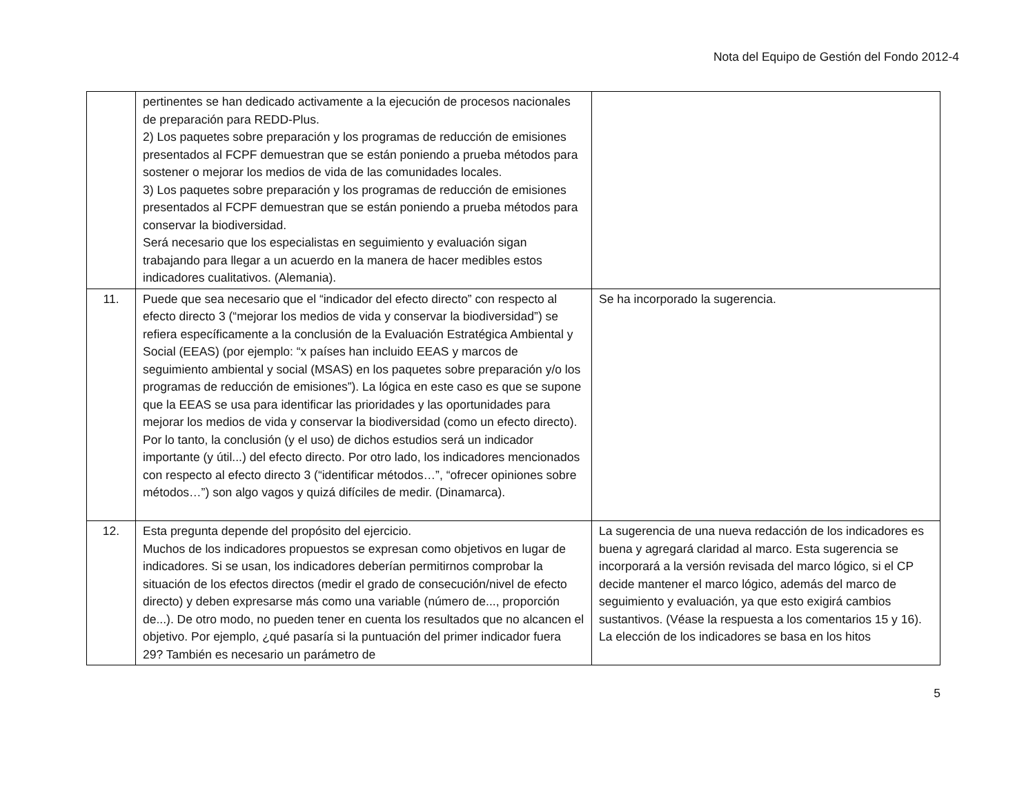Nota del Equipo de Gestión del Fondo 2012-4
| | pertinentes se han dedicado activamente a la ejecución de procesos nacionales de preparación para REDD-Plus. 2) Los paquetes sobre preparación y los programas de reducción de emisiones presentados al FCPF demuestran que se están poniendo a prueba métodos para sostener o mejorar los medios de vida de las comunidades locales. 3) Los paquetes sobre preparación y los programas de reducción de emisiones presentados al FCPF demuestran que se están poniendo a prueba métodos para conservar la biodiversidad. Será necesario que los especialistas en seguimiento y evaluación sigan trabajando para llegar a un acuerdo en la manera de hacer medibles estos indicadores cualitativos. (Alemania). | |
| 11. | Puede que sea necesario que el “indicador del efecto directo” con respecto al efecto directo 3 (“mejorar los medios de vida y conservar la biodiversidad”) se refiera específicamente a la conclusión de la Evaluación Estratégica Ambiental y Social (EEAS) (por ejemplo: “x países han incluido EEAS y marcos de seguimiento ambiental y social (MSAS) en los paquetes sobre preparación y/o los programas de reducción de emisiones”). La lógica en este caso es que se supone que la EEAS se usa para identificar las prioridades y las oportunidades para mejorar los medios de vida y conservar la biodiversidad (como un efecto directo). Por lo tanto, la conclusión (y el uso) de dichos estudios será un indicador importante (y útil...) del efecto directo. Por otro lado, los indicadores mencionados con respecto al efecto directo 3 (“identificar métodos…”, “ofrecer opiniones sobre métodos…”) son algo vagos y quizá difíciles de medir. (Dinamarca). | Se ha incorporado la sugerencia. |
| 12. | Esta pregunta depende del propósito del ejercicio. Muchos de los indicadores propuestos se expresan como objetivos en lugar de indicadores. Si se usan, los indicadores deberían permitirnos comprobar la situación de los efectos directos (medir el grado de consecución/nivel de efecto directo) y deben expresarse más como una variable (número de..., proporción de...). De otro modo, no pueden tener en cuenta los resultados que no alcancen el objetivo. Por ejemplo, ¿qué pasaría si la puntuación del primer indicador fuera 29? También es necesario un parámetro de | La sugerencia de una nueva redacción de los indicadores es buena y agregará claridad al marco. Esta sugerencia se incorporará a la versión revisada del marco lógico, si el CP decide mantener el marco lógico, además del marco de seguimiento y evaluación, ya que esto exigirá cambios sustantivos. (Véase la respuesta a los comentarios 15 y 16). La elección de los indicadores se basa en los hitos |
5